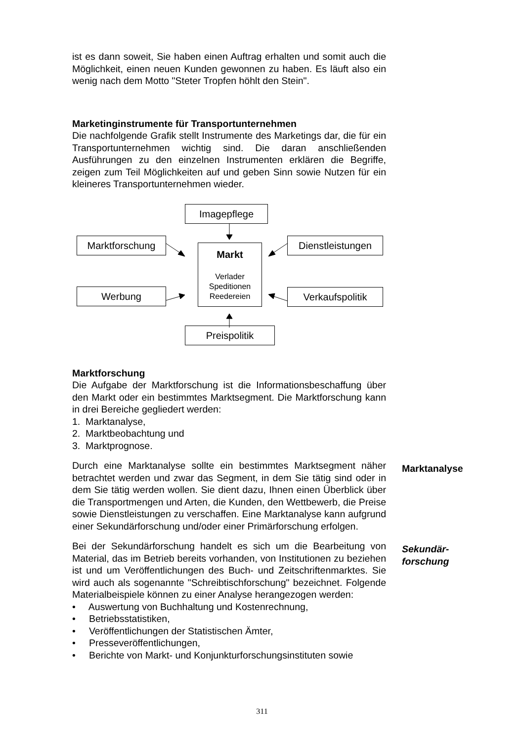ist es dann soweit, Sie haben einen Auftrag erhalten und somit auch die Möglichkeit, einen neuen Kunden gewonnen zu haben. Es läuft also ein wenig nach dem Motto "Steter Tropfen höhlt den Stein".
Marketinginstrumente für Transportunternehmen
Die nachfolgende Grafik stellt Instrumente des Marketings dar, die für ein Transportunternehmen wichtig sind. Die daran anschließenden Ausführungen zu den einzelnen Instrumenten erklären die Begriffe, zeigen zum Teil Möglichkeiten auf und geben Sinn sowie Nutzen für ein kleineres Transportunternehmen wieder.
Imagepflege
Marktforschung Dienstleistungen
Markt
Verlader
Speditionen
Reedereien
Werbung Verkaufspolitik
Preispolitik
Marktforschung
Die Aufgabe der Marktforschung ist die Informationsbeschaffung über den Markt oder ein bestimmtes Marktsegment. Die Marktforschung kann in drei Bereiche gegliedert werden:
1. Marktanalyse,
2. Marktbeobachtung und
3. Marktprognose.
Durch eine Marktanalyse sollte ein bestimmtes Marktsegment näher betrachtet werden und zwar das Segment, in dem Sie tätig sind oder in dem Sie tätig werden wollen. Sie dient dazu, Ihnen einen Überblick über die Transportmengen und Arten, die Kunden, den Wettbewerb, die Preise sowie Dienstleistungen zu verschaffen. Eine Marktanalyse kann aufgrund einer Sekundärforschung und/oder einer Primärforschung erfolgen.
Marktanalyse
Bei der Sekundärforschung handelt es sich um die Bearbeitung von Material, das im Betrieb bereits vorhanden, von Institutionen zu beziehen ist und um Veröffentlichungen des Buch- und Zeitschriftenmarktes. Sie wird auch als sogenannte "Schreibtischforschung" bezeichnet. Folgende Materialbeispiele können zu einer Analyse herangezogen werden:
• Auswertung von Buchhaltung und Kostenrechnung,
• Betriebsstatistiken,
• Veröffentlichungen der Statistischen Ämter,
• Presseveröffentlichungen,
• Berichte von Markt- und Konjunkturforschungsinstituten sowie
Sekundär-
forschung
311